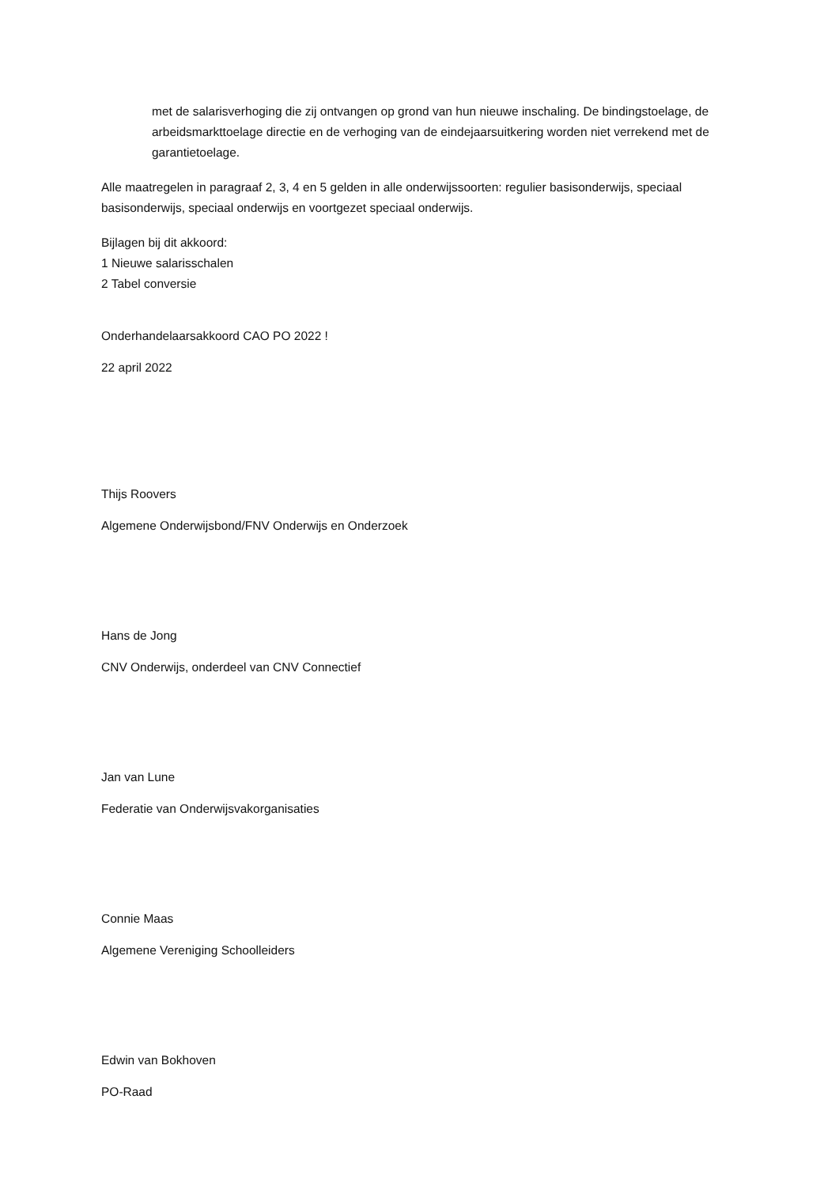met de salarisverhoging die zij ontvangen op grond van hun nieuwe inschaling. De bindingstoelage, de arbeidsmarkttoelage directie en de verhoging van de eindejaarsuitkering worden niet verrekend met de garantietoelage.
Alle maatregelen in paragraaf 2, 3, 4 en 5 gelden in alle onderwijssoorten: regulier basisonderwijs, speciaal basisonderwijs, speciaal onderwijs en voortgezet speciaal onderwijs.
Bijlagen bij dit akkoord:
1 Nieuwe salarisschalen
2 Tabel conversie
Onderhandelaarsakkoord CAO PO 2022 !
22 april 2022
Thijs Roovers
Algemene Onderwijsbond/FNV Onderwijs en Onderzoek
Hans de Jong
CNV Onderwijs, onderdeel van CNV Connectief
Jan van Lune
Federatie van Onderwijsvakorganisaties
Connie Maas
Algemene Vereniging Schoolleiders
Edwin van Bokhoven
PO-Raad